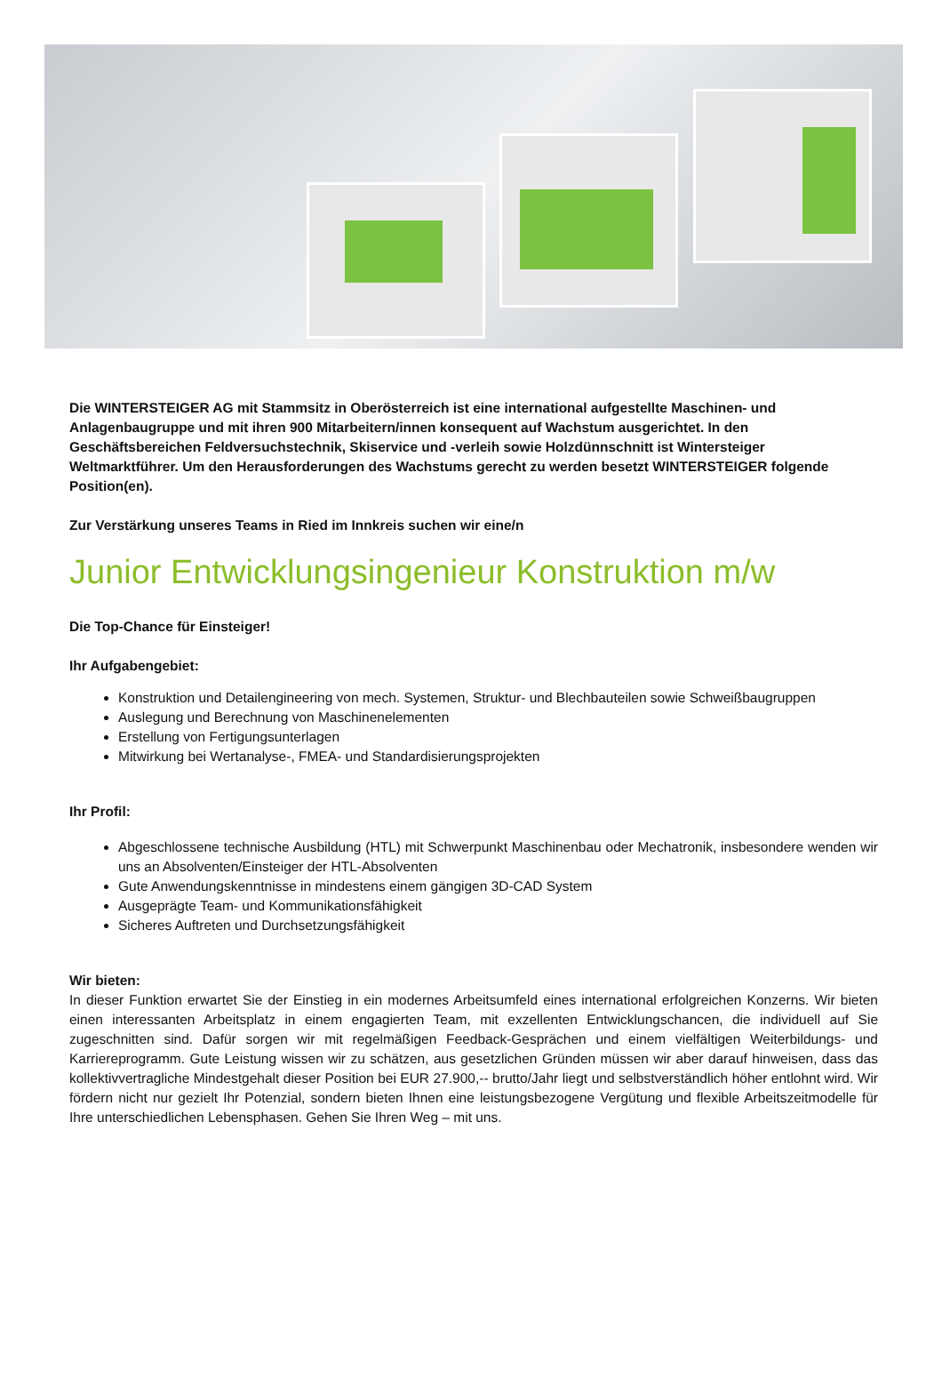Die WINTERSTEIGER AG mit Stammsitz in Oberösterreich ist eine international aufgestellte Maschinen- und Anlagenbaugruppe und mit ihren 900 Mitarbeitern/innen konsequent auf Wachstum ausgerichtet. In den Geschäftsbereichen Feldversuchstechnik, Skiservice und -verleih sowie Holzdünnschnitt ist Wintersteiger Weltmarktführer. Um den Herausforderungen des Wachstums gerecht zu werden besetzt WINTERSTEIGER folgende Position(en).
Zur Verstärkung unseres Teams in Ried im Innkreis suchen wir eine/n
Junior Entwicklungsingenieur Konstruktion m/w
Die Top-Chance für Einsteiger!
Ihr Aufgabengebiet:
Konstruktion und Detailengineering von mech. Systemen, Struktur- und Blechbauteilen sowie Schweißbaugruppen
Auslegung und Berechnung von Maschinenelementen
Erstellung von Fertigungsunterlagen
Mitwirkung bei Wertanalyse-, FMEA- und Standardisierungsprojekten
Ihr Profil:
Abgeschlossene technische Ausbildung (HTL) mit Schwerpunkt Maschinenbau oder Mechatronik, insbesondere wenden wir uns an Absolventen/Einsteiger der HTL-Absolventen
Gute Anwendungskenntnisse in mindestens einem gängigen 3D-CAD System
Ausgeprägte Team- und Kommunikationsfähigkeit
Sicheres Auftreten und Durchsetzungsfähigkeit
Wir bieten:
In dieser Funktion erwartet Sie der Einstieg in ein modernes Arbeitsumfeld eines international erfolgreichen Konzerns. Wir bieten einen interessanten Arbeitsplatz in einem engagierten Team, mit exzellenten Entwicklungschancen, die individuell auf Sie zugeschnitten sind. Dafür sorgen wir mit regelmäßigen Feedback-Gesprächen und einem vielfältigen Weiterbildungs- und Karriereprogramm. Gute Leistung wissen wir zu schätzen, aus gesetzlichen Gründen müssen wir aber darauf hinweisen, dass das kollektivvertragliche Mindestgehalt dieser Position bei EUR 27.900,-- brutto/Jahr liegt und selbstverständlich höher entlohnt wird. Wir fördern nicht nur gezielt Ihr Potenzial, sondern bieten Ihnen eine leistungsbezogene Vergütung und flexible Arbeitszeitmodelle für Ihre unterschiedlichen Lebensphasen. Gehen Sie Ihren Weg – mit uns.